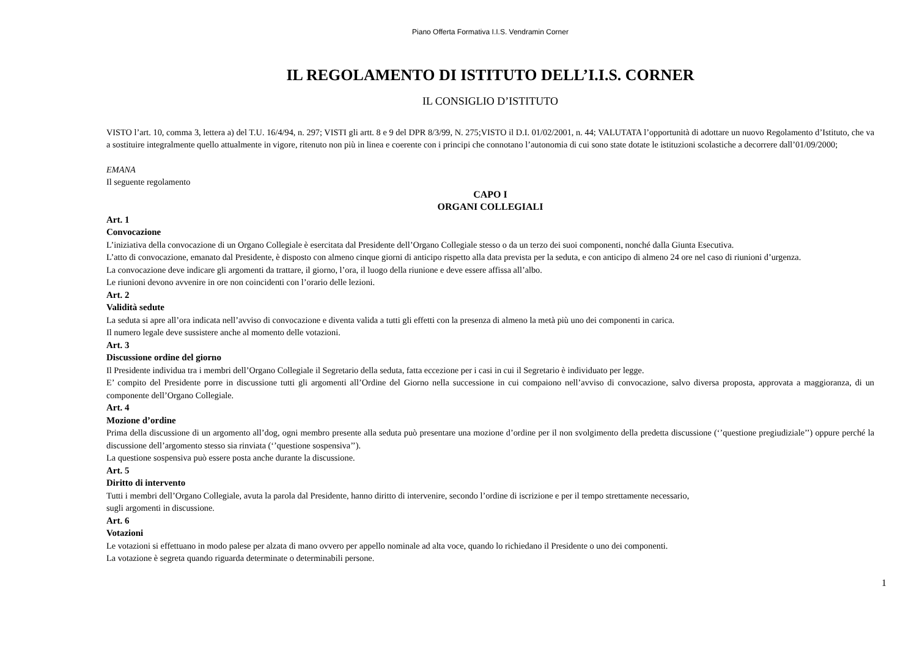Piano Offerta Formativa I.I.S. Vendramin Corner
IL REGOLAMENTO DI ISTITUTO DELL’I.I.S. CORNER
IL CONSIGLIO D’ISTITUTO
VISTO l’art. 10, comma 3, lettera a) del T.U. 16/4/94, n. 297; VISTI gli artt. 8 e 9 del DPR 8/3/99, N. 275;VISTO il D.I. 01/02/2001, n. 44; VALUTATA l’opportunità di adottare un nuovo Regolamento d’Istituto, che va a sostituire integralmente quello attualmente in vigore, ritenuto non più in linea e coerente con i principi che connotano l’autonomia di cui sono state dotate le istituzioni scolastiche a decorrere dall’01/09/2000;
EMANA
Il seguente regolamento
CAPO I
ORGANI COLLEGIALI
Art. 1
Convocazione
L’iniziativa della convocazione di un Organo Collegiale è esercitata dal Presidente dell’Organo Collegiale stesso o da un terzo dei suoi componenti, nonché dalla Giunta Esecutiva.
L’atto di convocazione, emanato dal Presidente, è disposto con almeno cinque giorni di anticipo rispetto alla data prevista per la seduta, e con anticipo di almeno 24 ore nel caso di riunioni d’urgenza.
La convocazione deve indicare gli argomenti da trattare, il giorno, l’ora, il luogo della riunione e deve essere affissa all’albo.
Le riunioni devono avvenire in ore non coincidenti con l’orario delle lezioni.
Art. 2
Validità sedute
La seduta si apre all’ora indicata nell’avviso di convocazione e diventa valida a tutti gli effetti con la presenza di almeno la metà più uno dei componenti in carica.
Il numero legale deve sussistere anche al momento delle votazioni.
Art. 3
Discussione ordine del giorno
Il Presidente individua tra i membri dell’Organo Collegiale il Segretario della seduta, fatta eccezione per i casi in cui il Segretario è individuato per legge.
E’ compito del Presidente porre in discussione tutti gli argomenti all’Ordine del Giorno nella successione in cui compaiono nell’avviso di convocazione, salvo diversa proposta, approvata a maggioranza, di un componente dell’Organo Collegiale.
Art. 4
Mozione d’ordine
Prima della discussione di un argomento all’dog, ogni membro presente alla seduta può presentare una mozione d’ordine per il non svolgimento della predetta discussione (‘’questione pregiudiziale’’) oppure perché la discussione dell’argomento stesso sia rinviata (‘’questione sospensiva’’).
La questione sospensiva può essere posta anche durante la discussione.
Art. 5
Diritto di intervento
Tutti i membri dell’Organo Collegiale, avuta la parola dal Presidente, hanno diritto di intervenire, secondo l’ordine di iscrizione e per il tempo strettamente necessario,
sugli argomenti in discussione.
Art. 6
Votazioni
Le votazioni si effettuano in modo palese per alzata di mano ovvero per appello nominale ad alta voce, quando lo richiedano il Presidente o uno dei componenti.
La votazione è segreta quando riguarda determinate o determinabili persone.
1